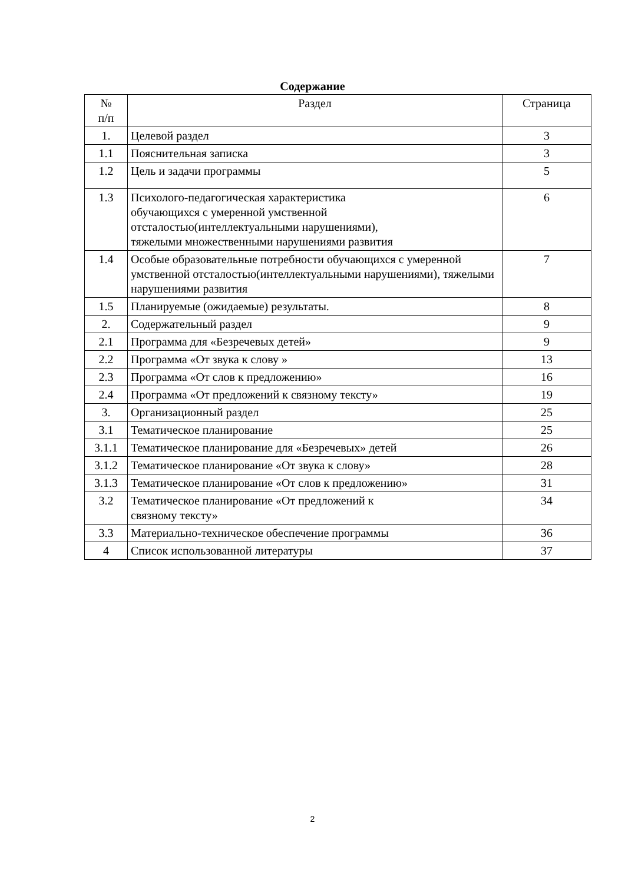Содержание
| № п/п | Раздел | Страница |
| --- | --- | --- |
| 1. | Целевой раздел | 3 |
| 1.1 | Пояснительная записка | 3 |
| 1.2 | Цель и задачи программы | 5 |
| 1.3 | Психолого-педагогическая характеристика обучающихся с умеренной умственной отсталостью(интеллектуальными нарушениями), тяжелыми множественными нарушениями развития | 6 |
| 1.4 | Особые образовательные потребности обучающихся с умеренной умственной отсталостью(интеллектуальными нарушениями), тяжелыми нарушениями развития | 7 |
| 1.5 | Планируемые (ожидаемые) результаты. | 8 |
| 2. | Содержательный раздел | 9 |
| 2.1 | Программа для «Безречевых детей» | 9 |
| 2.2 | Программа «От звука к слову » | 13 |
| 2.3 | Программа «От слов к предложению» | 16 |
| 2.4 | Программа «От предложений к связному тексту» | 19 |
| 3. | Организационный раздел | 25 |
| 3.1 | Тематическое планирование | 25 |
| 3.1.1 | Тематическое планирование для «Безречевых» детей | 26 |
| 3.1.2 | Тематическое планирование «От звука к слову» | 28 |
| 3.1.3 | Тематическое планирование «От слов к предложению» | 31 |
| 3.2 | Тематическое планирование «От предложений к связному тексту» | 34 |
| 3.3 | Материально-техническое обеспечение программы | 36 |
| 4 | Список использованной литературы | 37 |
2